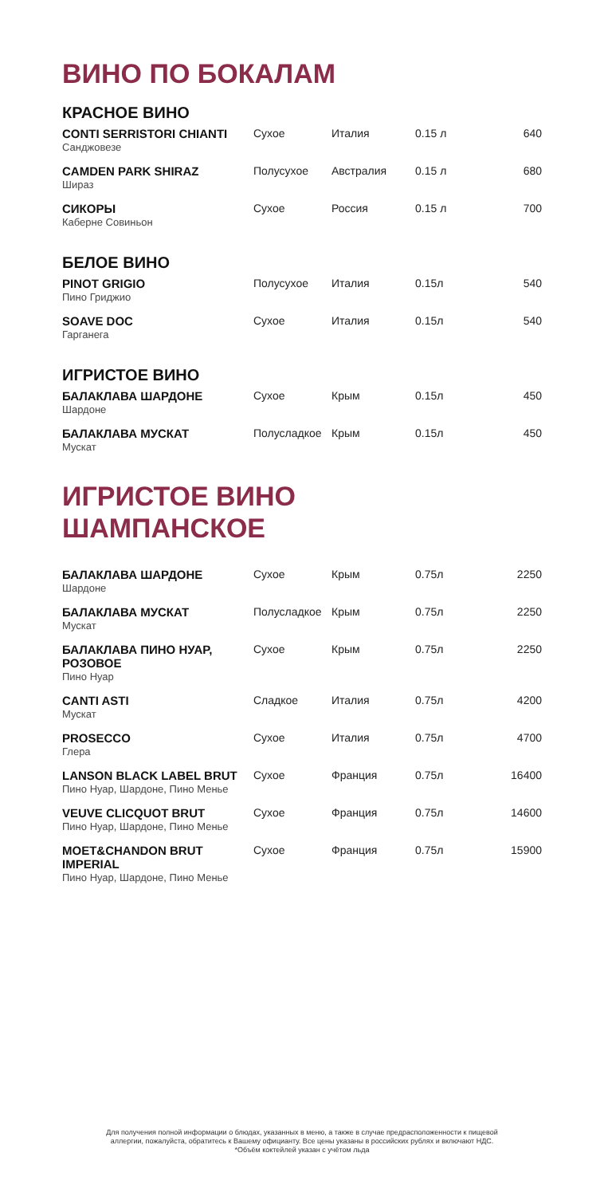ВИНО ПО БОКАЛАМ
КРАСНОЕ ВИНО
| CONTI SERRISTORI CHIANTI Санджовезе | Сухое | Италия | 0.15 л | 640 |
| CAMDEN PARK SHIRAZ Шираз | Полусухое | Австралия | 0.15 л | 680 |
| СИКОРЫ Каберне Совиньон | Сухое | Россия | 0.15 л | 700 |
БЕЛОЕ ВИНО
| PINOT GRIGIO Пино Гриджио | Полусухое | Италия | 0.15л | 540 |
| SOAVE DOC Гарганега | Сухое | Италия | 0.15л | 540 |
ИГРИСТОЕ ВИНО
| БАЛАКЛАВА ШАРДОНЕ Шардоне | Сухое | Крым | 0.15л | 450 |
| БАЛАКЛАВА МУСКАТ Мускат | Полусладкое | Крым | 0.15л | 450 |
ИГРИСТОЕ ВИНО
ШАМПАНСКОЕ
| БАЛАКЛАВА ШАРДОНЕ Шардоне | Сухое | Крым | 0.75л | 2250 |
| БАЛАКЛАВА МУСКАТ Мускат | Полусладкое | Крым | 0.75л | 2250 |
| БАЛАКЛАВА ПИНО НУАР, РОЗОВОЕ Пино Нуар | Сухое | Крым | 0.75л | 2250 |
| CANTI ASTI Мускат | Сладкое | Италия | 0.75л | 4200 |
| PROSECCO Глера | Сухое | Италия | 0.75л | 4700 |
| LANSON BLACK LABEL BRUT Пино Нуар, Шардоне, Пино Менье | Сухое | Франция | 0.75л | 16400 |
| VEUVE CLICQUOT BRUT Пино Нуар, Шардоне, Пино Менье | Сухое | Франция | 0.75л | 14600 |
| MOET&CHANDON BRUT IMPERIAL Пино Нуар, Шардоне, Пино Менье | Сухое | Франция | 0.75л | 15900 |
Для получения полной информации о блюдах, указанных в меню, а также в случае предрасположенности к пищевой
аллергии, пожалуйста, обратитесь к Вашему официанту. Все цены указаны в российских рублях и включают НДС.
*Объём коктейлей указан с учётом льда